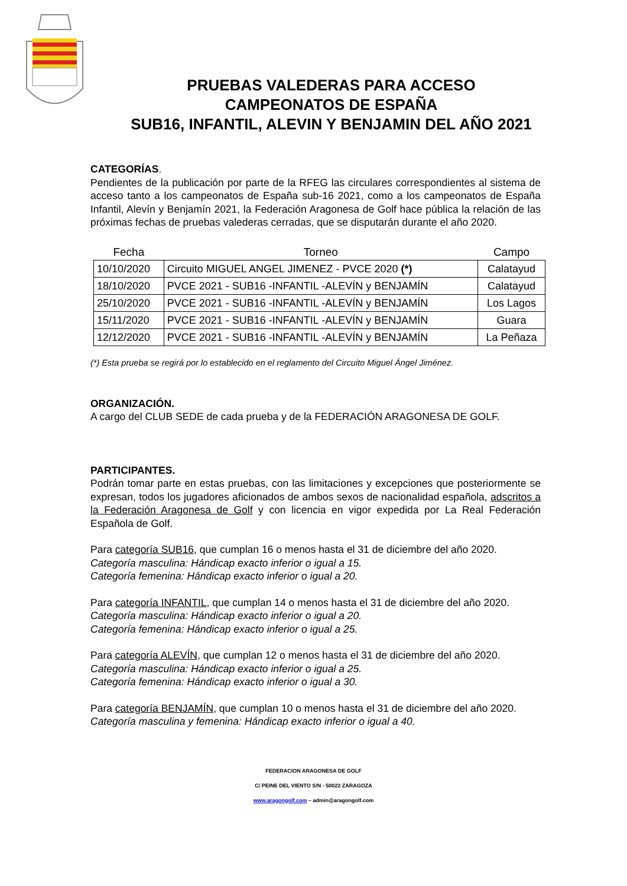PRUEBAS VALEDERAS PARA ACCESO
CAMPEONATOS DE ESPAÑA
SUB16, INFANTIL, ALEVIN Y BENJAMIN DEL AÑO 2021
CATEGORÍAS.
Pendientes de la publicación por parte de la RFEG las circulares correspondientes al sistema de acceso tanto a los campeonatos de España sub-16 2021, como a los campeonatos de España Infantil, Alevín y Benjamín 2021, la Federación Aragonesa de Golf hace pública la relación de las próximas fechas de pruebas valederas cerradas, que se disputarán durante el año 2020.
| Fecha | Torneo | Campo |
| --- | --- | --- |
| 10/10/2020 | Circuito MIGUEL ANGEL JIMENEZ - PVCE 2020 (*) | Calatayud |
| 18/10/2020 | PVCE 2021 - SUB16 -INFANTIL -ALEVÍN y BENJAMÍN | Calatayud |
| 25/10/2020 | PVCE 2021 - SUB16 -INFANTIL -ALEVÍN y BENJAMÍN | Los Lagos |
| 15/11/2020 | PVCE 2021 - SUB16 -INFANTIL -ALEVÍN y BENJAMÍN | Guara |
| 12/12/2020 | PVCE 2021 - SUB16 -INFANTIL -ALEVÍN y BENJAMÍN | La Peñaza |
(*) Esta prueba se regirá por lo establecido en el reglamento del Circuito Miguel Ángel Jiménez.
ORGANIZACIÓN.
A cargo del CLUB SEDE de cada prueba y de la FEDERACIÓN ARAGONESA DE GOLF.
PARTICIPANTES.
Podrán tomar parte en estas pruebas, con las limitaciones y excepciones que posteriormente se expresan, todos los jugadores aficionados de ambos sexos de nacionalidad española, adscritos a la Federación Aragonesa de Golf y con licencia en vigor expedida por La Real Federación Española de Golf.
Para categoría SUB16, que cumplan 16 o menos hasta el 31 de diciembre del año 2020.
Categoría masculina: Hándicap exacto inferior o igual a 15.
Categoría femenina: Hándicap exacto inferior o igual a 20.
Para categoría INFANTIL, que cumplan 14 o menos hasta el 31 de diciembre del año 2020.
Categoría masculina: Hándicap exacto inferior o igual a 20.
Categoría femenina: Hándicap exacto inferior o igual a 25.
Para categoría ALEVÍN, que cumplan 12 o menos hasta el 31 de diciembre del año 2020.
Categoría masculina: Hándicap exacto inferior o igual a 25.
Categoría femenina: Hándicap exacto inferior o igual a 30.
Para categoría BENJAMÍN, que cumplan 10 o menos hasta el 31 de diciembre del año 2020.
Categoría masculina y femenina: Hándicap exacto inferior o igual a 40.
FEDERACION ARAGONESA DE GOLF
C/ PEINE DEL VIENTO S/N - 50022 ZARAGOZA
www.aragongolf.com – admin@aragongolf.com